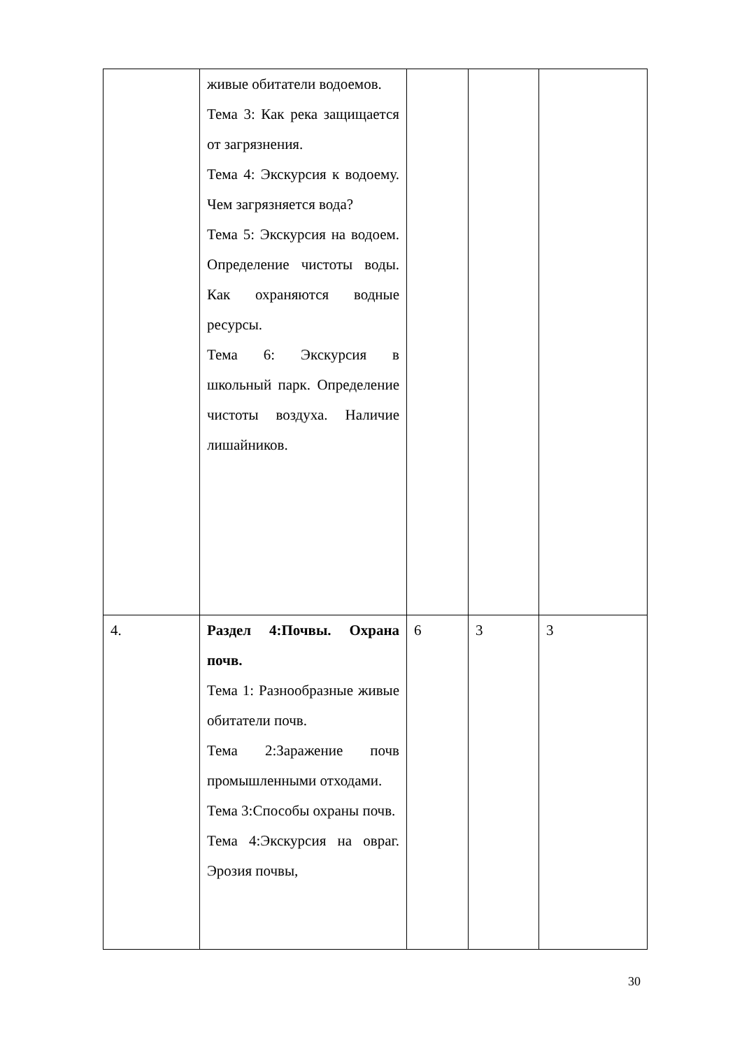| | живые обитатели водоемов. Тема 3: Как река защищается от загрязнения. Тема 4: Экскурсия к водоему. Чем загрязняется вода? Тема 5: Экскурсия на водоем. Определение чистоты воды. Как охраняются водные ресурсы. Тема 6: Экскурсия в школьный парк. Определение чистоты воздуха. Наличие лишайников. | | | |
| 4. | Раздел 4:Почвы. Охрана почв. Тема 1: Разнообразные живые обитатели почв. Тема 2:Заражение почв промышленными отходами. Тема 3:Способы охраны почв. Тема 4:Экскурсия на овраг. Эрозия почвы, | 6 | 3 | 3 |
30